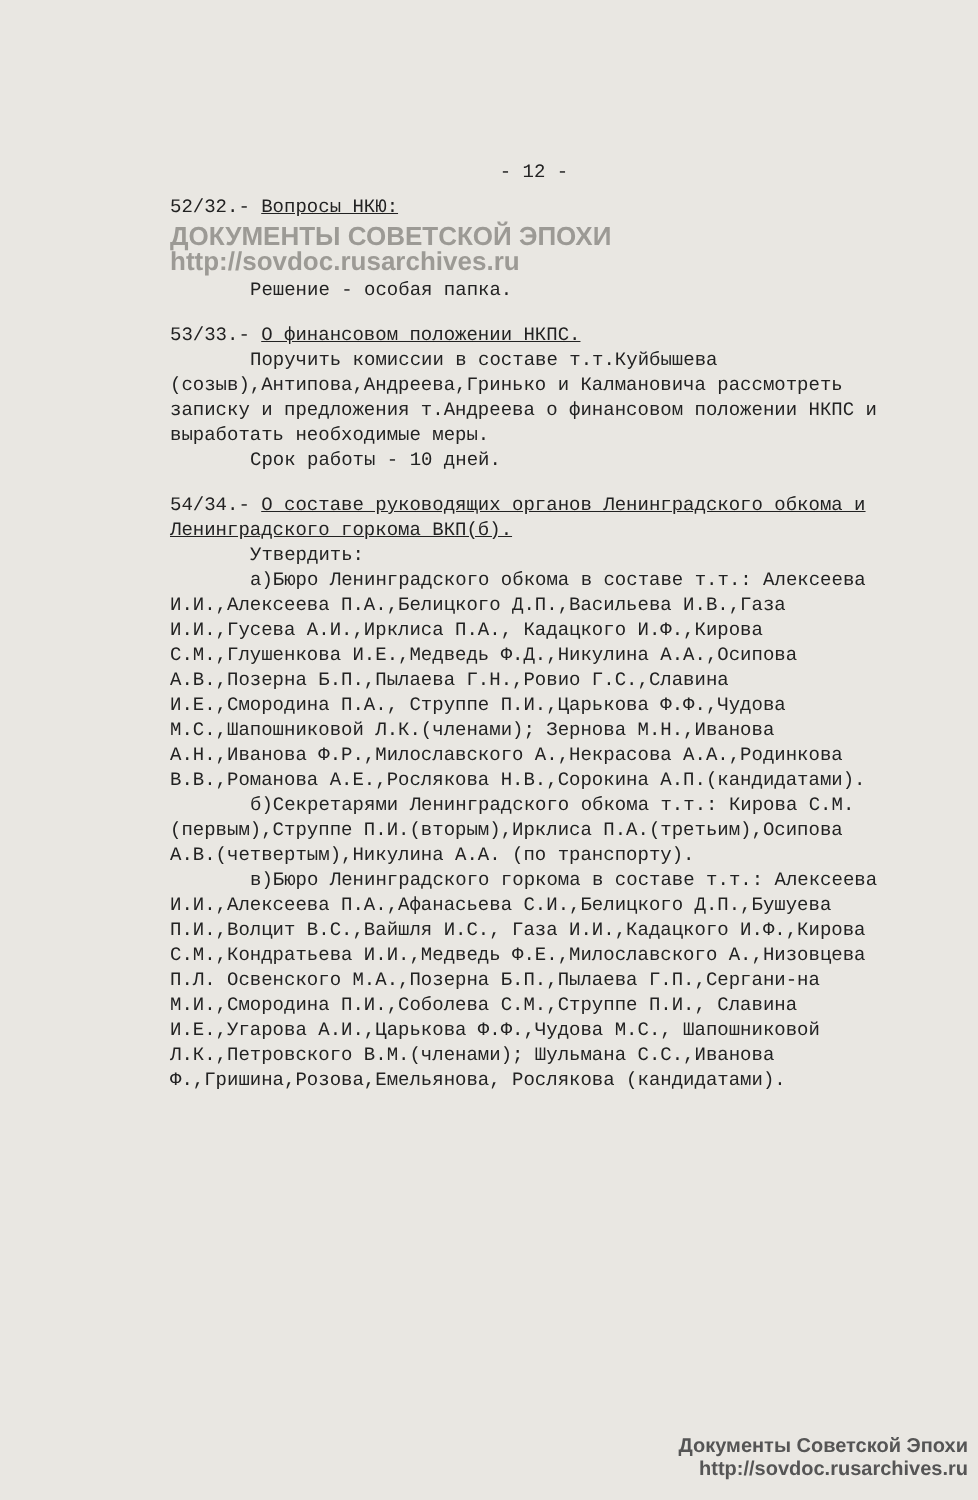- 12 -
52/32.- Вопросы НКЮ:
ДОКУМЕНТЫ СОВЕТСКОЙ ЭПОХИ http://sovdoc.rusarchives.ru
Решение - особая папка.
53/33.- О финансовом положении НКПС.
Поручить комиссии в составе т.т.Куйбышева (созыв),Антипова,Андреева,Гринько и Калмановича рассмотреть записку и предложения т.Андреева о финансовом положении НКПС и выработать необходимые меры.
Срок работы - 10 дней.
54/34.- О составе руководящих органов Ленинградского обкома и Ленинградского горкома ВКП(б).
Утвердить:
а)Бюро Ленинградского обкома в составе т.т.: Алексеева И.И.,Алексеева П.А.,Белицкого Д.П.,Васильева И.В.,Газа И.И.,Гусева А.И.,Ирклиса П.А., Кадацкого И.Ф.,Кирова С.М.,Глушенкова И.Е.,Медведь Ф.Д.,Никулина А.А.,Осипова А.В.,Позерна Б.П.,Пылаева Г.Н.,Ровио Г.С.,Славина И.Е.,Смородина П.А., Струппе П.И.,Царькова Ф.Ф.,Чудова М.С.,Шапошниковой Л.К.(членами); Зернова М.Н.,Иванова А.Н.,Иванова Ф.Р.,Милославского А.,Некрасова А.А.,Родинкова В.В.,Романова А.Е.,Рослякова Н.В.,Сорокина А.П.(кандидатами).
б)Секретарями Ленинградского обкома т.т.: Кирова С.М.(первым),Струппе П.И.(вторым),Ирклиса П.А.(третьим),Осипова А.В.(четвертым),Никулина А.А. (по транспорту).
в)Бюро Ленинградского горкома в составе т.т.: Алексеева И.И.,Алексеева П.А.,Афанасьева С.И.,Белицкого Д.П.,Бушуева П.И.,Волцит В.С.,Вайшля И.С., Газа И.И.,Кадацкого И.Ф.,Кирова С.М.,Кондратьева И.И.,Медведь Ф.Е.,Милославского А.,Низовцева П.Л. Освенского М.А.,Позерна Б.П.,Пылаева Г.П.,Сергани-на М.И.,Смородина П.И.,Соболева С.М.,Струппе П.И., Славина И.Е.,Угарова А.И.,Царькова Ф.Ф.,Чудова М.С., Шапошниковой Л.К.,Петровского В.М.(членами); Шульмана С.С.,Иванова Ф.,Гришина,Розова,Емельянова, Рослякова (кандидатами).
Документы Советской Эпохи
http://sovdoc.rusarchives.ru